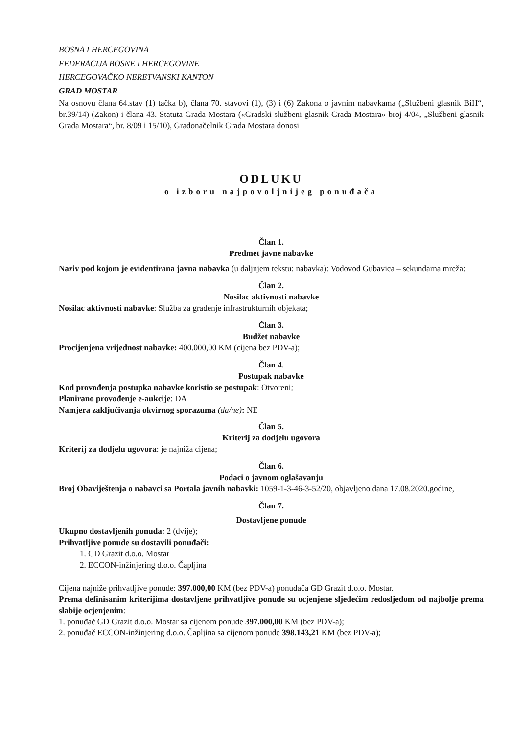BOSNA I HERCEGOVINA
FEDERACIJA BOSNE I HERCEGOVINE
HERCEGOVAČKO NERETVANSKI KANTON
GRAD MOSTAR
Na osnovu člana 64.stav (1) tačka b), člana 70. stavovi (1), (3) i (6) Zakona o javnim nabavkama („Službeni glasnik BiH“, br.39/14) (Zakon) i člana 43. Statuta Grada Mostara («Gradski službeni glasnik Grada Mostara» broj 4/04, „Službeni glasnik Grada Mostara“, br. 8/09 i 15/10), Gradonačelnik Grada Mostara donosi
ODLUKU
o izboru najpovoljnijeg ponuđača
Član 1.
Predmet javne nabavke
Naziv pod kojom je evidentirana javna nabavka (u daljnjem tekstu: nabavka): Vodovod Gubavica – sekundarna mreža:
Član 2.
Nosilac aktivnosti nabavke
Nosilac aktivnosti nabavke: Služba za građenje infrastrukturnih objekata;
Član 3.
Budžet nabavke
Procijenjena vrijednost nabavke: 400.000,00 KM (cijena bez PDV-a);
Član 4.
Postupak nabavke
Kod provođenja postupka nabavke koristio se postupak: Otvoreni;
Planirano provođenje e-aukcije: DA
Namjera zaključivanja okvirnog sporazuma (da/ne): NE
Član 5.
Kriterij za dodjelu ugovora
Kriterij za dodjelu ugovora: je najniža cijena;
Član 6.
Podaci o javnom oglašavanju
Broj Obaviještenja o nabavci sa Portala javnih nabavki: 1059-1-3-46-3-52/20, objavljeno dana 17.08.2020.godine,
Član 7.
Dostavljene ponude
Ukupno dostavljenih ponuda: 2 (dvije);
Prihvatljive ponude su dostavili ponuđači:
1. GD Grazit d.o.o. Mostar
2. ECCON-inžinjering d.o.o. Čapljina
Cijena najniže prihvatljive ponude: 397.000,00 KM (bez PDV-a) ponuđača GD Grazit d.o.o. Mostar.
Prema definisanim kriterijima dostavljene prihvatljive ponude su ocjenjene sljedećim redosljedom od najbolje prema slabije ocjenjenim:
1. ponuđač GD Grazit d.o.o. Mostar sa cijenom ponude 397.000,00 KM (bez PDV-a);
2. ponuđač ECCON-inžinjering d.o.o. Čapljina sa cijenom ponude 398.143,21 KM (bez PDV-a);